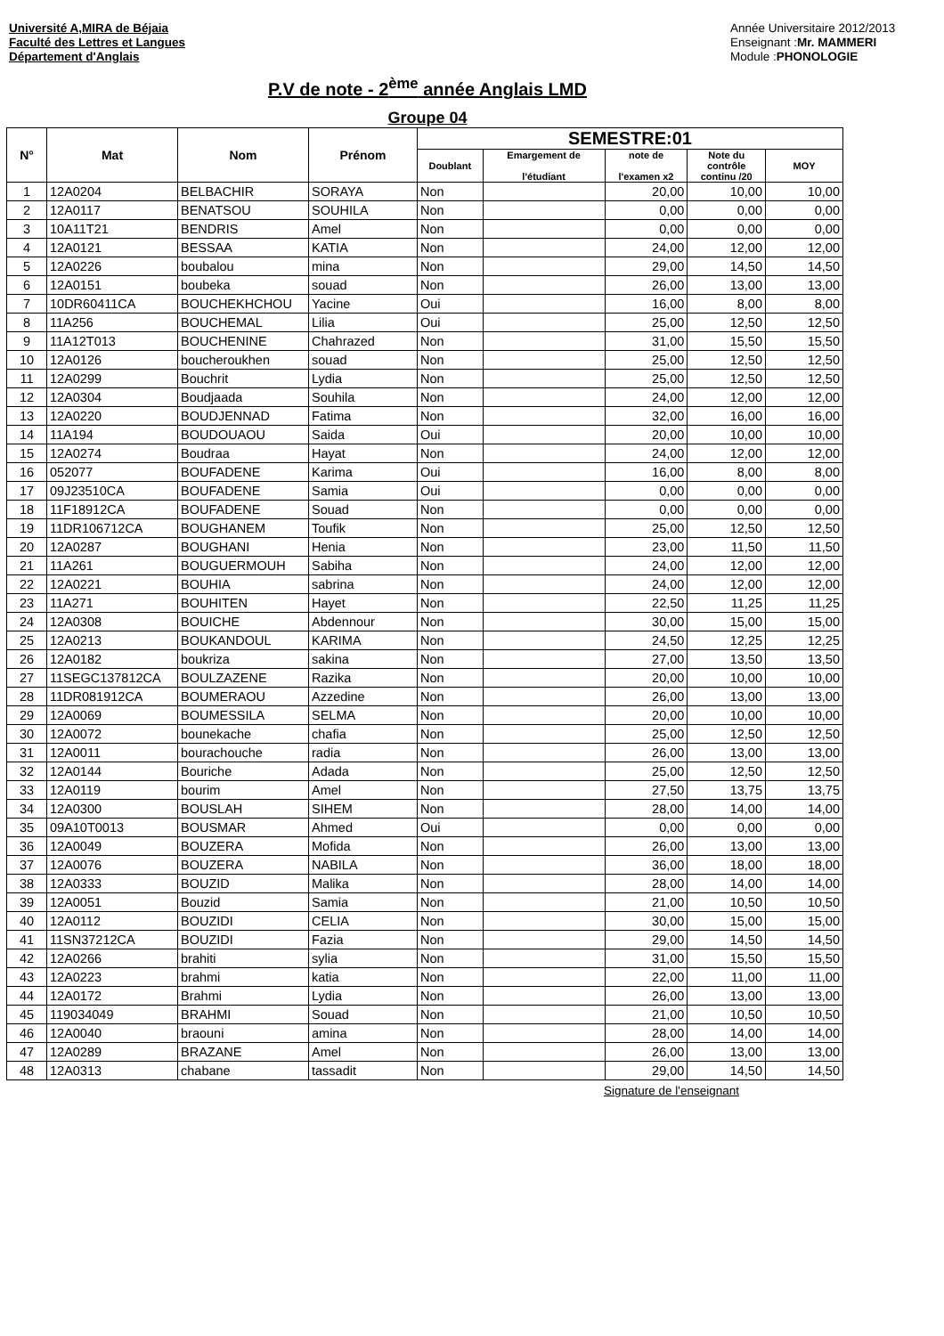Université A,MIRA de Béjaia
Faculté des Lettres et Langues
Département d'Anglais
Année Universitaire 2012/2013
Enseignant :Mr. MAMMERI
Module :PHONOLOGIE
P.V de note - 2<sup>ème</sup> année Anglais LMD
Groupe 04
| N° | Mat | Nom | Prénom | SEMESTRE:01 | | | | |
| --- | --- | --- | --- | --- | --- | --- | --- | --- |
| | | | | Doublant | Emargement de l'étudiant | note de l'examen x2 | Note du contrôle continu /20 | MOY |
| 1 | 12A0204 | BELBACHIR | SORAYA | Non | | 20,00 | 10,00 | 10,00 |
| 2 | 12A0117 | BENATSOU | SOUHILA | Non | | 0,00 | 0,00 | 0,00 |
| 3 | 10A11T21 | BENDRIS | Amel | Non | | 0,00 | 0,00 | 0,00 |
| 4 | 12A0121 | BESSAA | KATIA | Non | | 24,00 | 12,00 | 12,00 |
| 5 | 12A0226 | boubalou | mina | Non | | 29,00 | 14,50 | 14,50 |
| 6 | 12A0151 | boubeka | souad | Non | | 26,00 | 13,00 | 13,00 |
| 7 | 10DR60411CA | BOUCHEKHCHOU | Yacine | Oui | | 16,00 | 8,00 | 8,00 |
| 8 | 11A256 | BOUCHEMAL | Lilia | Oui | | 25,00 | 12,50 | 12,50 |
| 9 | 11A12T013 | BOUCHENINE | Chahrazed | Non | | 31,00 | 15,50 | 15,50 |
| 10 | 12A0126 | boucheroukhen | souad | Non | | 25,00 | 12,50 | 12,50 |
| 11 | 12A0299 | Bouchrit | Lydia | Non | | 25,00 | 12,50 | 12,50 |
| 12 | 12A0304 | Boudjaada | Souhila | Non | | 24,00 | 12,00 | 12,00 |
| 13 | 12A0220 | BOUDJENNAD | Fatima | Non | | 32,00 | 16,00 | 16,00 |
| 14 | 11A194 | BOUDOUAOU | Saida | Oui | | 20,00 | 10,00 | 10,00 |
| 15 | 12A0274 | Boudraa | Hayat | Non | | 24,00 | 12,00 | 12,00 |
| 16 | 052077 | BOUFADENE | Karima | Oui | | 16,00 | 8,00 | 8,00 |
| 17 | 09J23510CA | BOUFADENE | Samia | Oui | | 0,00 | 0,00 | 0,00 |
| 18 | 11F18912CA | BOUFADENE | Souad | Non | | 0,00 | 0,00 | 0,00 |
| 19 | 11DR106712CA | BOUGHANEM | Toufik | Non | | 25,00 | 12,50 | 12,50 |
| 20 | 12A0287 | BOUGHANI | Henia | Non | | 23,00 | 11,50 | 11,50 |
| 21 | 11A261 | BOUGUERMOUH | Sabiha | Non | | 24,00 | 12,00 | 12,00 |
| 22 | 12A0221 | BOUHIA | sabrina | Non | | 24,00 | 12,00 | 12,00 |
| 23 | 11A271 | BOUHITEN | Hayet | Non | | 22,50 | 11,25 | 11,25 |
| 24 | 12A0308 | BOUICHE | Abdennour | Non | | 30,00 | 15,00 | 15,00 |
| 25 | 12A0213 | BOUKANDOUL | KARIMA | Non | | 24,50 | 12,25 | 12,25 |
| 26 | 12A0182 | boukriza | sakina | Non | | 27,00 | 13,50 | 13,50 |
| 27 | 11SEGC137812CA | BOULZAZENE | Razika | Non | | 20,00 | 10,00 | 10,00 |
| 28 | 11DR081912CA | BOUMERAOU | Azzedine | Non | | 26,00 | 13,00 | 13,00 |
| 29 | 12A0069 | BOUMESSILA | SELMA | Non | | 20,00 | 10,00 | 10,00 |
| 30 | 12A0072 | bounekache | chafia | Non | | 25,00 | 12,50 | 12,50 |
| 31 | 12A0011 | bourachouche | radia | Non | | 26,00 | 13,00 | 13,00 |
| 32 | 12A0144 | Bouriche | Adada | Non | | 25,00 | 12,50 | 12,50 |
| 33 | 12A0119 | bourim | Amel | Non | | 27,50 | 13,75 | 13,75 |
| 34 | 12A0300 | BOUSLAH | SIHEM | Non | | 28,00 | 14,00 | 14,00 |
| 35 | 09A10T0013 | BOUSMAR | Ahmed | Oui | | 0,00 | 0,00 | 0,00 |
| 36 | 12A0049 | BOUZERA | Mofida | Non | | 26,00 | 13,00 | 13,00 |
| 37 | 12A0076 | BOUZERA | NABILA | Non | | 36,00 | 18,00 | 18,00 |
| 38 | 12A0333 | BOUZID | Malika | Non | | 28,00 | 14,00 | 14,00 |
| 39 | 12A0051 | Bouzid | Samia | Non | | 21,00 | 10,50 | 10,50 |
| 40 | 12A0112 | BOUZIDI | CELIA | Non | | 30,00 | 15,00 | 15,00 |
| 41 | 11SN37212CA | BOUZIDI | Fazia | Non | | 29,00 | 14,50 | 14,50 |
| 42 | 12A0266 | brahiti | sylia | Non | | 31,00 | 15,50 | 15,50 |
| 43 | 12A0223 | brahmi | katia | Non | | 22,00 | 11,00 | 11,00 |
| 44 | 12A0172 | Brahmi | Lydia | Non | | 26,00 | 13,00 | 13,00 |
| 45 | 119034049 | BRAHMI | Souad | Non | | 21,00 | 10,50 | 10,50 |
| 46 | 12A0040 | braouni | amina | Non | | 28,00 | 14,00 | 14,00 |
| 47 | 12A0289 | BRAZANE | Amel | Non | | 26,00 | 13,00 | 13,00 |
| 48 | 12A0313 | chabane | tassadit | Non | | 29,00 | 14,50 | 14,50 |
Signature de l'enseignant